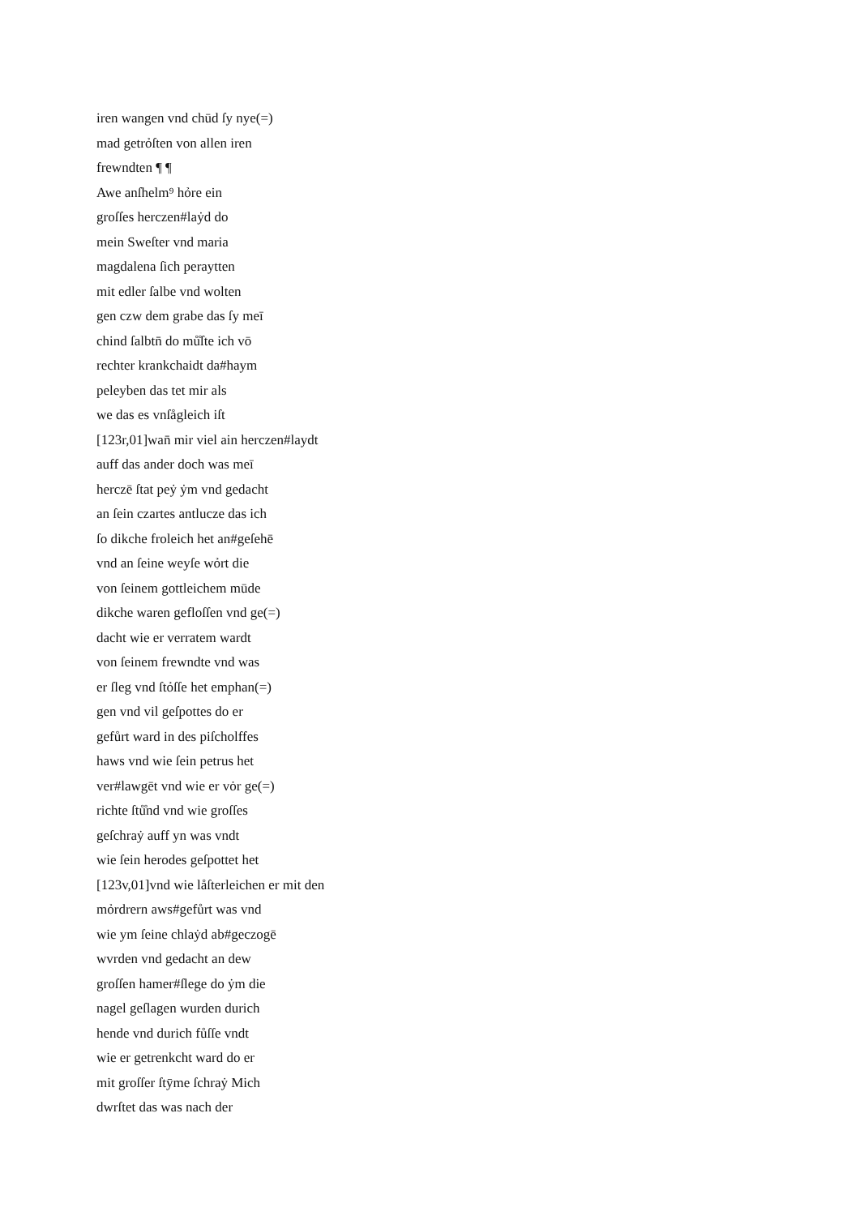iren wangen vnd chūd ſy nye(=)
mad getrỏſten von allen iren
frewndten ¶ ¶
Awe anſhelm⁹ hỏre ein
groſſes herczen#laẏd do
mein Sweſter vnd maria
magdalena ſich peraytten
mit edler ſalbe vnd wolten
gen czw dem grabe das ſy meī
chind ſalbtn̄ do mů̊ſte ich vō
rechter krankchaidt da#haym
peleyben das tet mir als
we das es vnſågleich iſt
[123r,01]wan̄ mir viel ain herczen#laydt
auff das ander doch was meī
herczē ſtat peẏ ẏm vnd gedacht
an ſein czartes antlucze das ich
ſo dikche froleich het an#geſehē
vnd an ſeine weyſe wỏrt die
von ſeinem gottleichem mūde
dikche waren gefloſſen vnd ge(=)
dacht wie er verratem wardt
von ſeinem frewndte vnd was
er ſleg vnd ſtỏſſe het emphan(=)
gen vnd vil geſpottes do er
gefůrt ward in des piſcholffes
haws vnd wie ſein petrus het
ver#lawgēt vnd wie er vȯr ge(=)
richte ſtů̊nd vnd wie groſſes
geſchraẏ auff yn was vndt
wie ſein herodes geſpottet het
[123v,01]vnd wie låſterleichen er mit den
mỏrdrern aws#gefůrt was vnd
wie ym ſeine chlaẏd ab#geczogē
wvrden vnd gedacht an dew
groſſen hamer#ſlege do ẏm die
nagel geſlagen wurden durich
hende vnd durich fůſſe vndt
wie er getrenkcht ward do er
mit groſſer ſtȳme ſchraẏ Mich
dwrſtet das was nach der